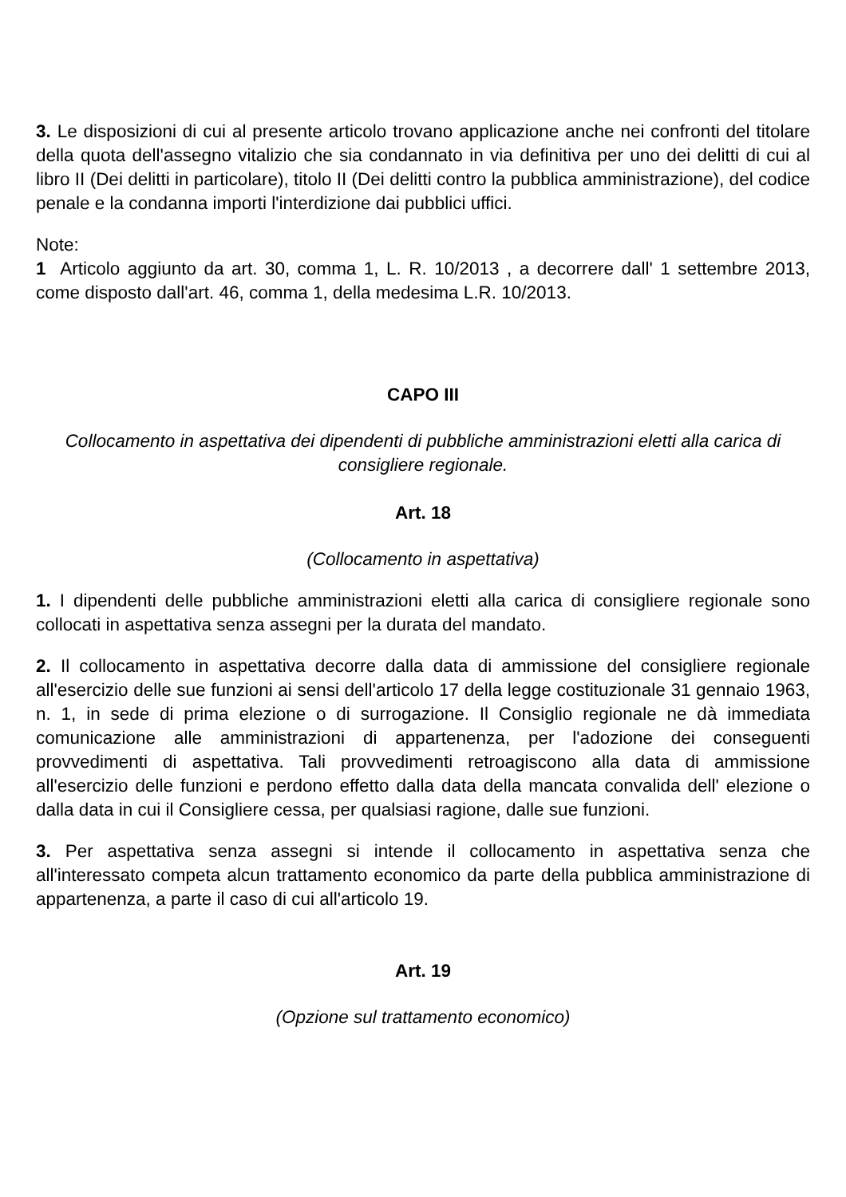3. Le disposizioni di cui al presente articolo trovano applicazione anche nei confronti del titolare della quota dell'assegno vitalizio che sia condannato in via definitiva per uno dei delitti di cui al libro II (Dei delitti in particolare), titolo II (Dei delitti contro la pubblica amministrazione), del codice penale e la condanna importi l'interdizione dai pubblici uffici.
Note:
1 Articolo aggiunto da art. 30, comma 1, L. R. 10/2013 , a decorrere dall' 1 settembre 2013, come disposto dall'art. 46, comma 1, della medesima L.R. 10/2013.
CAPO III
Collocamento in aspettativa dei dipendenti di pubbliche amministrazioni eletti alla carica di consigliere regionale.
Art. 18
(Collocamento in aspettativa)
1. I dipendenti delle pubbliche amministrazioni eletti alla carica di consigliere regionale sono collocati in aspettativa senza assegni per la durata del mandato.
2. Il collocamento in aspettativa decorre dalla data di ammissione del consigliere regionale all'esercizio delle sue funzioni ai sensi dell'articolo 17 della legge costituzionale 31 gennaio 1963, n. 1, in sede di prima elezione o di surrogazione. Il Consiglio regionale ne dà immediata comunicazione alle amministrazioni di appartenenza, per l'adozione dei conseguenti provvedimenti di aspettativa. Tali provvedimenti retroagiscono alla data di ammissione all'esercizio delle funzioni e perdono effetto dalla data della mancata convalida dell' elezione o dalla data in cui il Consigliere cessa, per qualsiasi ragione, dalle sue funzioni.
3. Per aspettativa senza assegni si intende il collocamento in aspettativa senza che all'interessato competa alcun trattamento economico da parte della pubblica amministrazione di appartenenza, a parte il caso di cui all'articolo 19.
Art. 19
(Opzione sul trattamento economico)